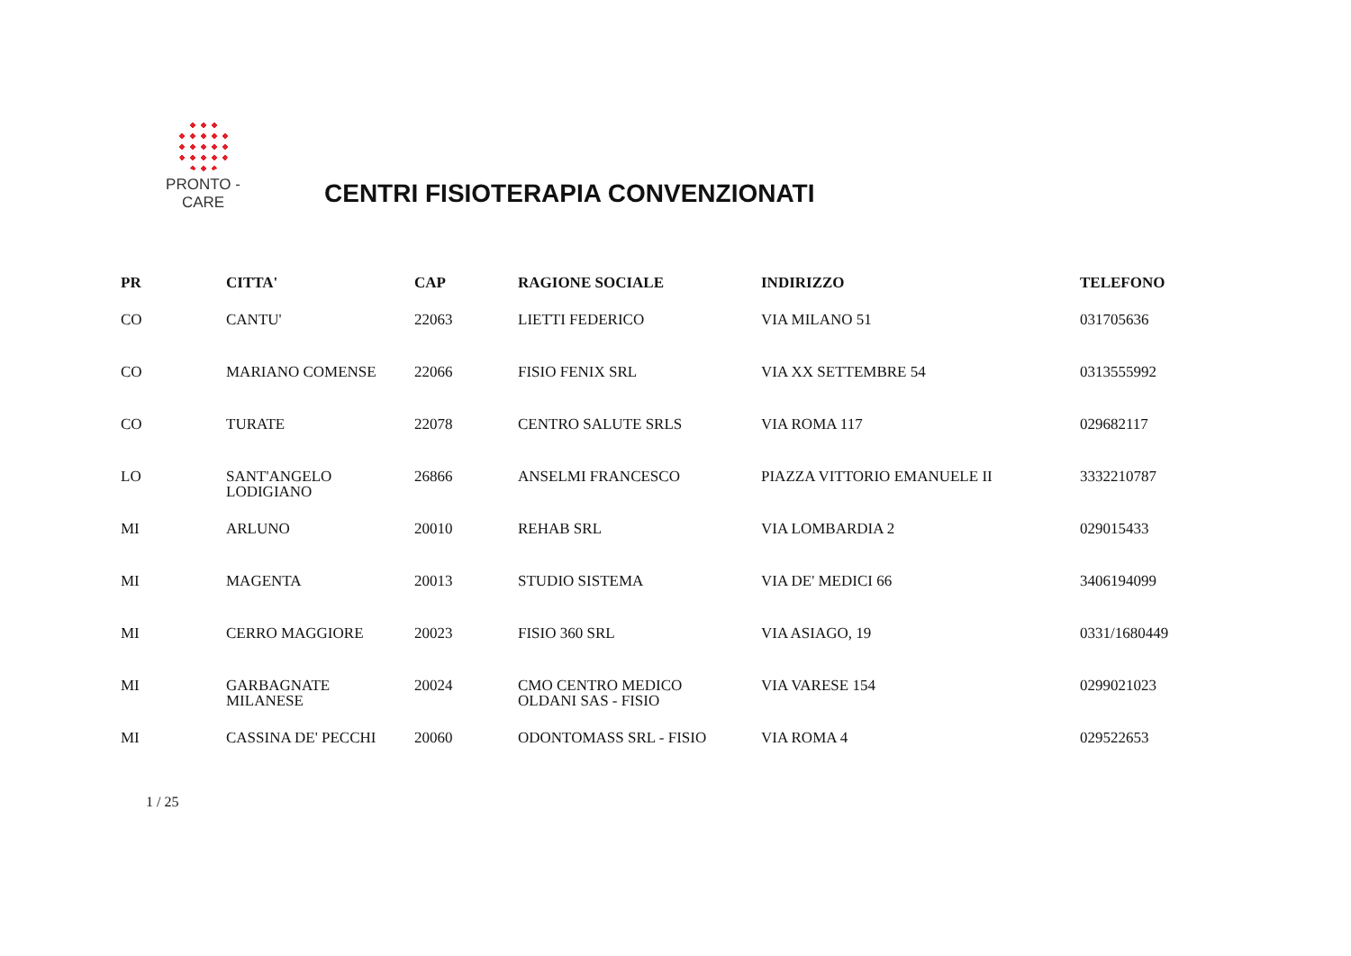PRONTO - CARE
CENTRI FISIOTERAPIA CONVENZIONATI
| PR | CITTA' | CAP | RAGIONE SOCIALE | INDIRIZZO | TELEFONO |
| --- | --- | --- | --- | --- | --- |
| CO | CANTU' | 22063 | LIETTI FEDERICO | VIA MILANO 51 | 031705636 |
| CO | MARIANO COMENSE | 22066 | FISIO FENIX SRL | VIA XX SETTEMBRE 54 | 0313555992 |
| CO | TURATE | 22078 | CENTRO SALUTE SRLS | VIA ROMA 117 | 029682117 |
| LO | SANT'ANGELO LODIGIANO | 26866 | ANSELMI FRANCESCO | PIAZZA VITTORIO EMANUELE II | 3332210787 |
| MI | ARLUNO | 20010 | REHAB SRL | VIA LOMBARDIA 2 | 029015433 |
| MI | MAGENTA | 20013 | STUDIO SISTEMA | VIA DE' MEDICI 66 | 3406194099 |
| MI | CERRO MAGGIORE | 20023 | FISIO 360 SRL | VIA ASIAGO, 19 | 0331/1680449 |
| MI | GARBAGNATE MILANESE | 20024 | CMO CENTRO MEDICO OLDANI SAS - FISIO | VIA VARESE 154 | 0299021023 |
| MI | CASSINA DE' PECCHI | 20060 | ODONTOMASS SRL - FISIO | VIA ROMA 4 | 029522653 |
1 / 25